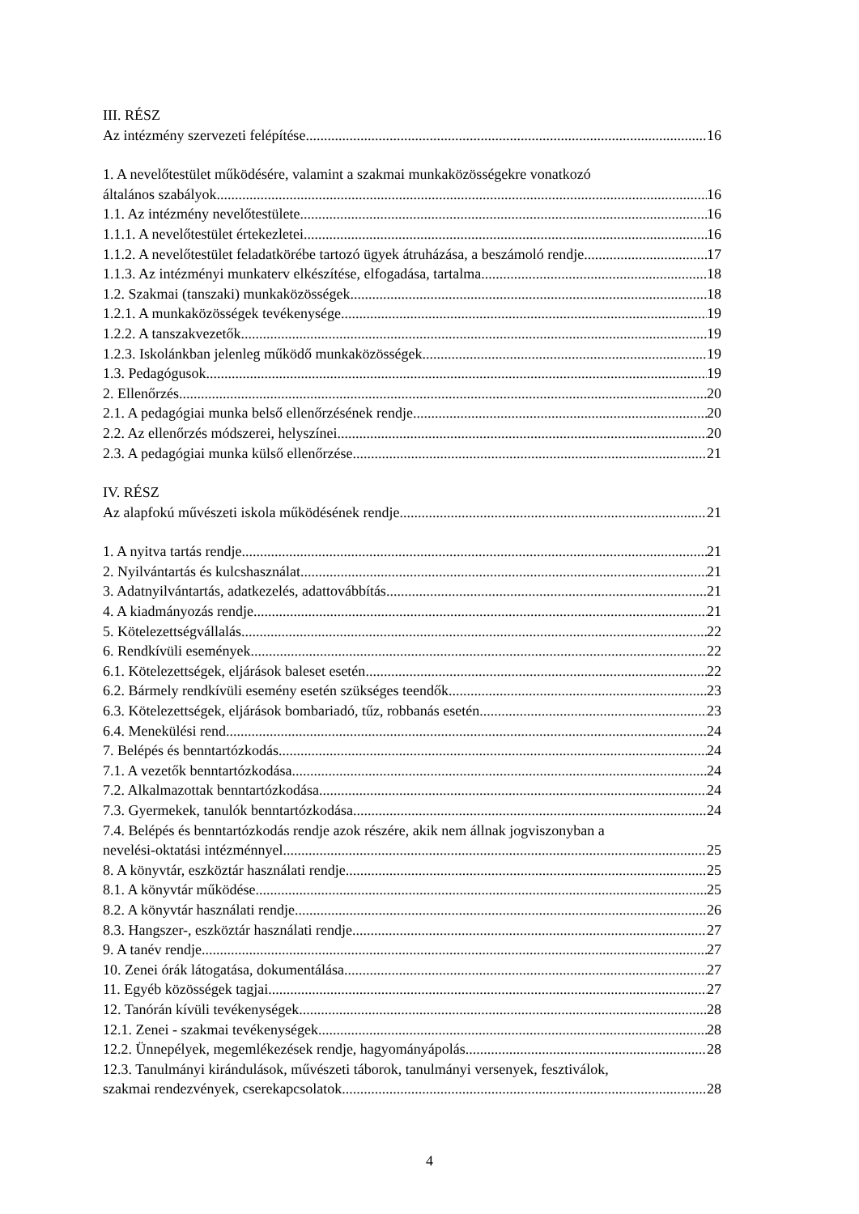III. RÉSZ
Az intézmény szervezeti felépítése 16
1. A nevelőtestület működésére, valamint a szakmai munkaközösségekre vonatkozó
általános szabályok 16
1.1. Az intézmény nevelőtestülete 16
1.1.1. A nevelőtestület értekezletei 16
1.1.2. A nevelőtestület feladatkörébe tartozó ügyek átruházása, a beszámoló rendje 17
1.1.3. Az intézményi munkaterv elkészítése, elfogadása, tartalma 18
1.2. Szakmai (tanszaki) munkaközösségek 18
1.2.1. A munkaközösségek tevékenysége 19
1.2.2. A tanszakvezetők 19
1.2.3. Iskolánkban jelenleg működő munkaközösségek 19
1.3. Pedagógusok 19
2. Ellenőrzés 20
2.1. A pedagógiai munka belső ellenőrzésének rendje 20
2.2. Az ellenőrzés módszerei, helyszínei 20
2.3. A pedagógiai munka külső ellenőrzése 21
IV. RÉSZ
Az alapfokú művészeti iskola működésének rendje 21
1. A nyitva tartás rendje 21
2. Nyilvántartás és kulcshasználat 21
3. Adatnyilvántartás, adatkezelés, adattovábbítás 21
4. A kiadmányozás rendje 21
5. Kötelezettségvállalás 22
6. Rendkívüli események 22
6.1. Kötelezettségek, eljárások baleset esetén 22
6.2. Bármely rendkívüli esemény esetén szükséges teendők 23
6.3. Kötelezettségek, eljárások bombariadó, tűz, robbanás esetén 23
6.4. Menekülési rend 24
7. Belépés és benntartózkodás 24
7.1. A vezetők benntartózkodása 24
7.2. Alkalmazottak benntartózkodása 24
7.3. Gyermekek, tanulók benntartózkodása 24
7.4. Belépés és benntartózkodás rendje azok részére, akik nem állnak jogviszonyban a
nevelési-oktatási intézménnyel 25
8. A könyvtár, eszköztár használati rendje 25
8.1. A könyvtár működése 25
8.2. A könyvtár használati rendje 26
8.3. Hangszer-, eszköztár használati rendje 27
9. A tanév rendje 27
10. Zenei órák látogatása, dokumentálása 27
11. Egyéb közösségek tagjai 27
12. Tanórán kívüli tevékenységek 28
12.1. Zenei - szakmai tevékenységek 28
12.2. Ünnepélyek, megemlékezések rendje, hagyományápolás 28
12.3. Tanulmányi kirándulások, művészeti táborok, tanulmányi versenyek, fesztiválok,
szakmai rendezvények, cserekapcsolatok 28
4